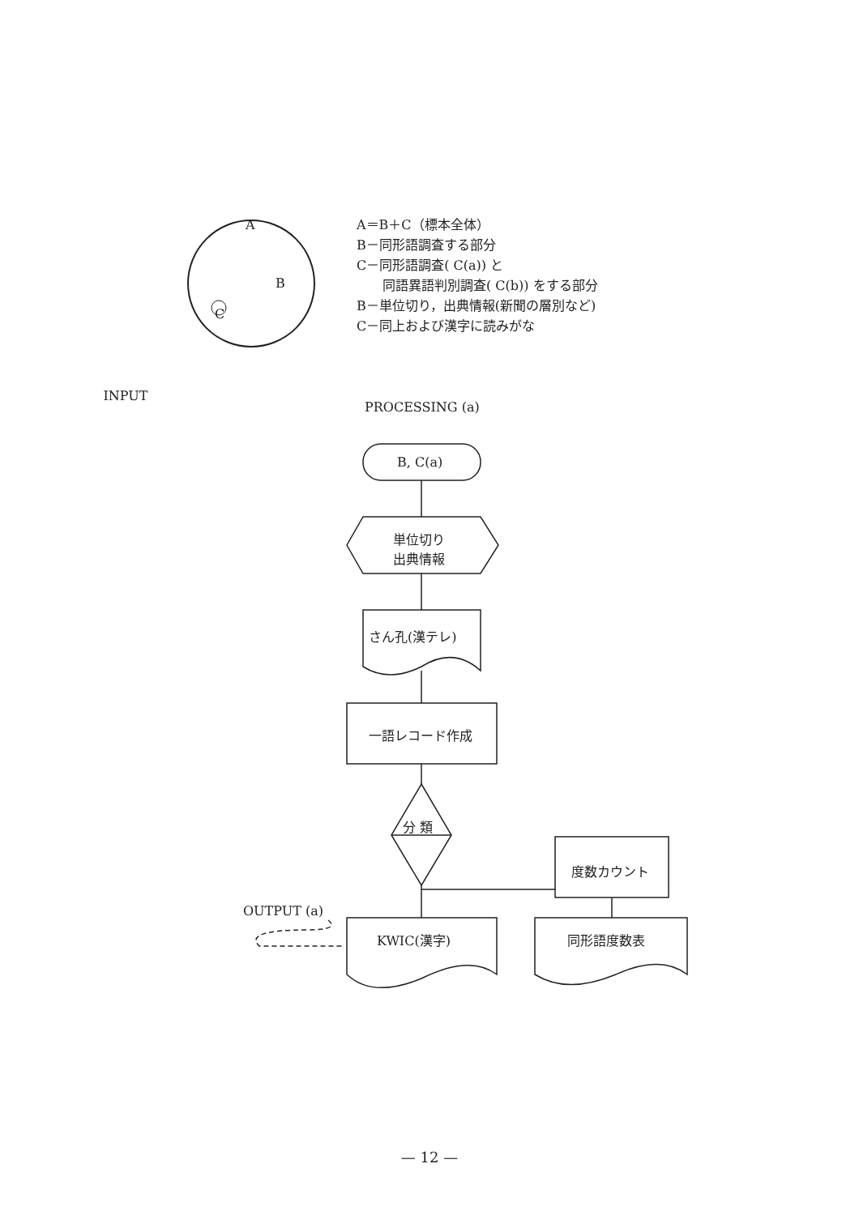A
B
C
INPUT
A＝B＋C（標本全体）
B－同形語調査する部分
C－同形語調査( C(a)) と
  同語異語判別調査( C(b)) をする部分
B－単位切り，出典情報(新聞の層別など)
C－同上および漢字に読みがな
PROCESSING (a)
B, C(a)
単位切り
出典情報
さん孔(漢テレ)
一語レコード作成
分 類
度数カウント
OUTPUT (a)
KWIC(漢字) 同形語度数表
— 12 —